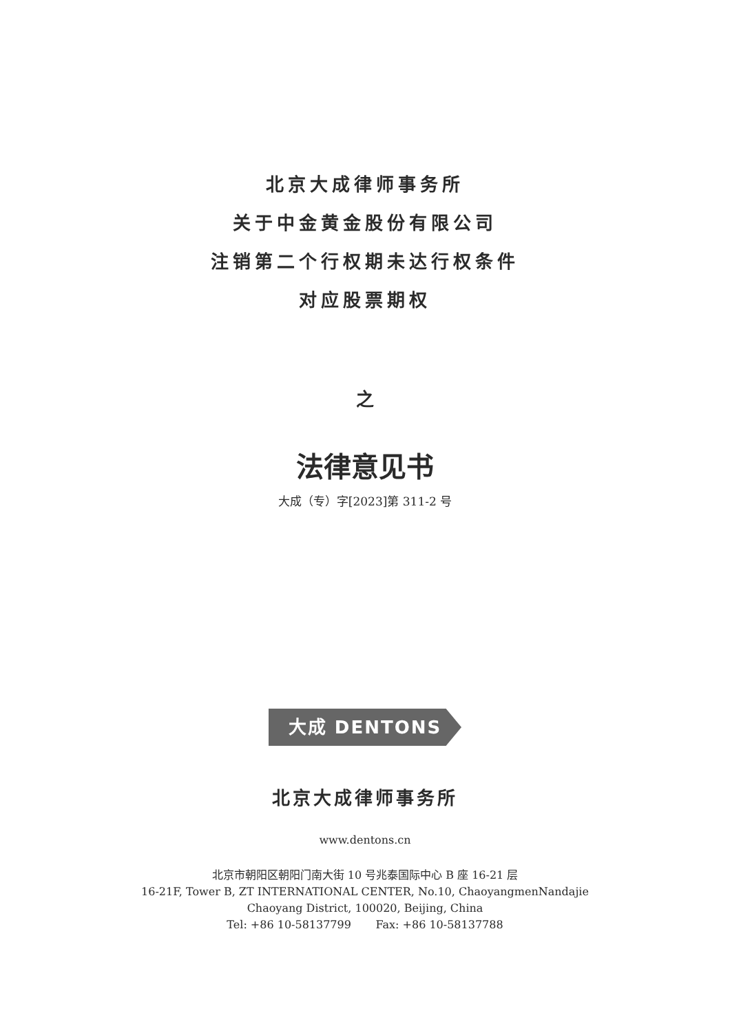北京大成律师事务所
关于中金黄金股份有限公司
注销第二个行权期未达行权条件
对应股票期权
之
法律意见书
大成（专）字[2023]第 311-2 号
大成 DENTONS
北京大成律师事务所
www.dentons.cn
北京市朝阳区朝阳门南大街 10 号兆泰国际中心 B 座 16-21 层
16-21F, Tower B, ZT INTERNATIONAL CENTER, No.10, ChaoyangmenNandajie
Chaoyang District, 100020, Beijing, China
Tel: +86 10-58137799 Fax: +86 10-58137788